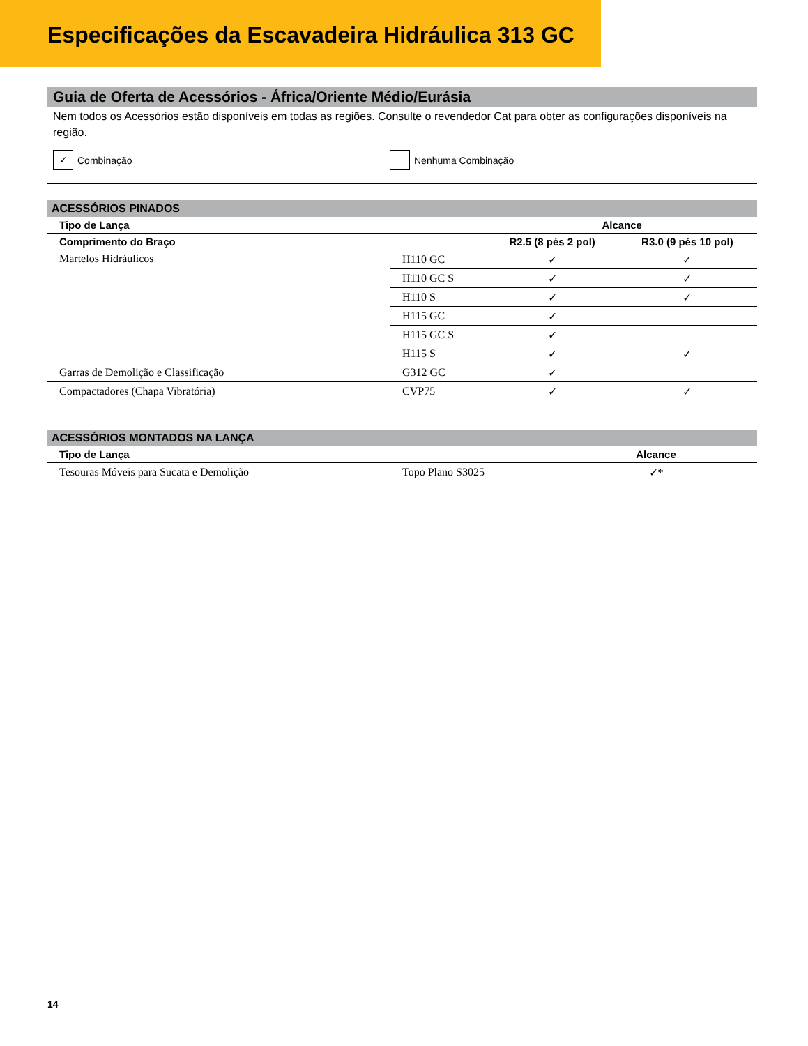Especificações da Escavadeira Hidráulica 313 GC
Guia de Oferta de Acessórios - África/Oriente Médio/Eurásia
Nem todos os Acessórios estão disponíveis em todas as regiões. Consulte o revendedor Cat para obter as configurações disponíveis na região.
✓ Combinação Nenhuma Combinação
ACESSÓRIOS PINADOS
| Tipo de Lança | | Alcance | |
| --- | --- | --- | --- |
| Comprimento do Braço | | R2.5 (8 pés 2 pol) | R3.0 (9 pés 10 pol) |
| Martelos Hidráulicos | H110 GC | ✓ | ✓ |
| | H110 GC S | ✓ | ✓ |
| | H110 S | ✓ | ✓ |
| | H115 GC | ✓ | |
| | H115 GC S | ✓ | |
| | H115 S | ✓ | ✓ |
| Garras de Demolição e Classificação | G312 GC | ✓ | |
| Compactadores (Chapa Vibratória) | CVP75 | ✓ | ✓ |
ACESSÓRIOS MONTADOS NA LANÇA
| Tipo de Lança | | Alcance |
| --- | --- | --- |
| Tesouras Móveis para Sucata e Demolição | Topo Plano S3025 | ✓* |
14